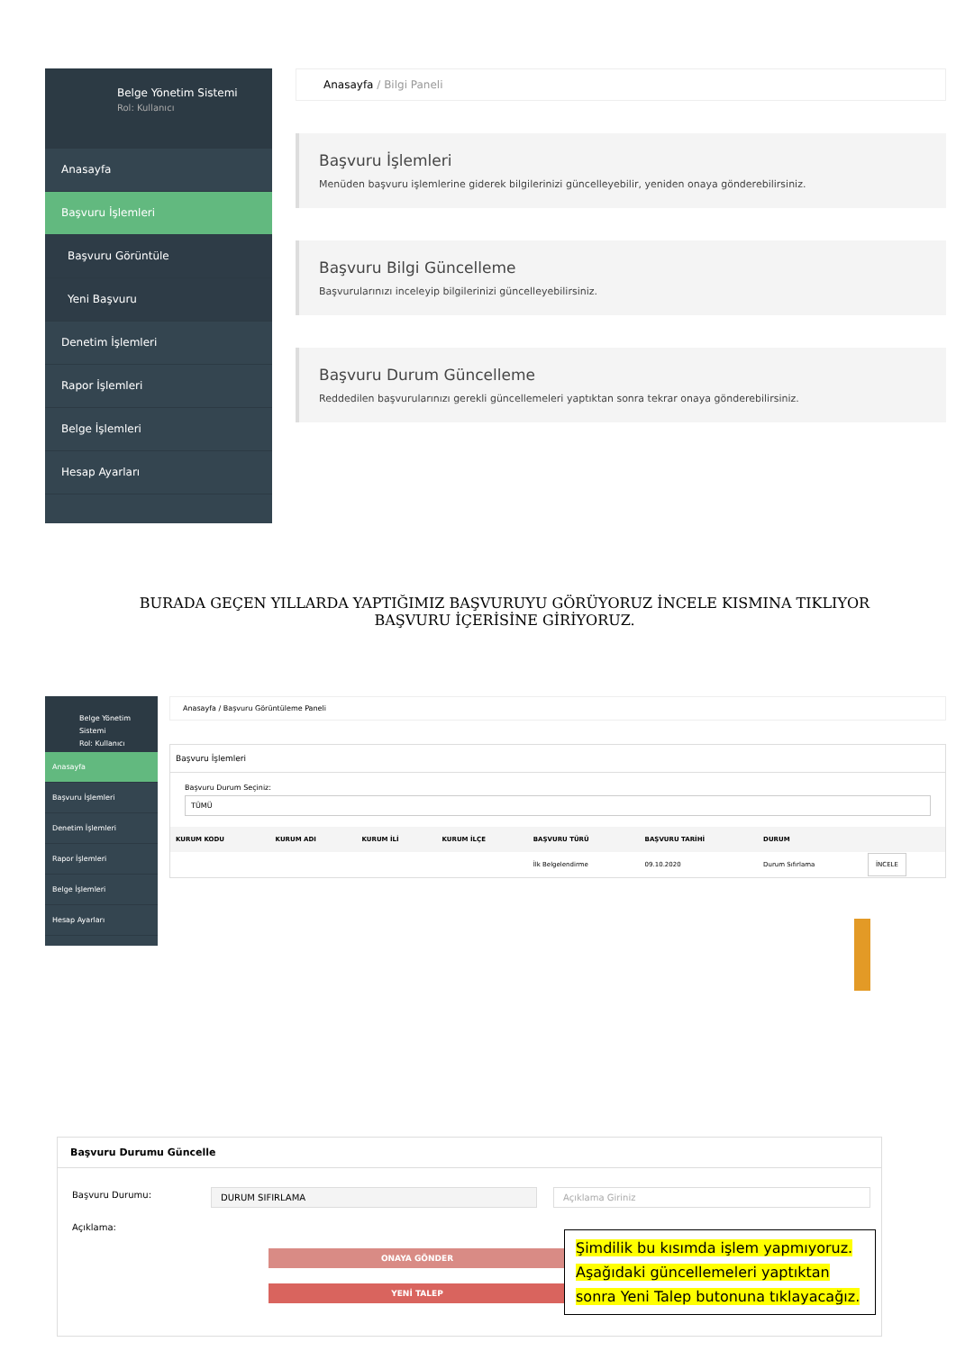Belge Yönetim Sistemi
Rol: Kullanıcı
Anasayfa
Başvuru İşlemleri
Başvuru Görüntüle
Yeni Başvuru
Denetim İşlemleri
Rapor İşlemleri
Belge İşlemleri
Hesap Ayarları
Anasayfa / Bilgi Paneli
Başvuru İşlemleri
Menüden başvuru işlemlerine giderek bilgilerinizi güncelleyebilir, yeniden onaya gönderebilirsiniz.
Başvuru Bilgi Güncelleme
Başvurularınızı inceleyip bilgilerinizi güncelleyebilirsiniz.
Başvuru Durum Güncelleme
Reddedilen başvurularınızı gerekli güncellemeleri yaptıktan sonra tekrar onaya gönderebilirsiniz.
BURADA GEÇEN YILLARDA YAPTIĞIMIZ BAŞVURUYU GÖRÜYORUZ İNCELE KISMINA TIKLIYOR BAŞVURU İÇERİSİNE GİRİYORUZ.
Belge Yönetim Sistemi
Rol: Kullanıcı
Anasayfa
Başvuru İşlemleri
Denetim İşlemleri
Rapor İşlemleri
Belge İşlemleri
Hesap Ayarları
Anasayfa / Başvuru Görüntüleme Paneli
Başvuru İşlemleri
Başvuru Durum Seçiniz:
TÜMÜ
| KURUM KODU | KURUM ADI | KURUM İLİ | KURUM İLÇE | BAŞVURU TÜRÜ | BAŞVURU TARİHİ | DURUM | |
| --- | --- | --- | --- | --- | --- | --- | --- |
| | | | | İlk Belgelendirme | 09.10.2020 | Durum Sıfırlama | İNCELE |
Başvuru Durumu Güncelle
Başvuru Durumu: DURUM SIFIRLAMA Açıklama Giriniz
Açıklama:
ONAYA GÖNDER
YENİ TALEP
Şimdilik bu kısımda işlem yapmıyoruz.
Aşağıdaki güncellemeleri yaptıktan
sonra Yeni Talep butonuna tıklayacağız.